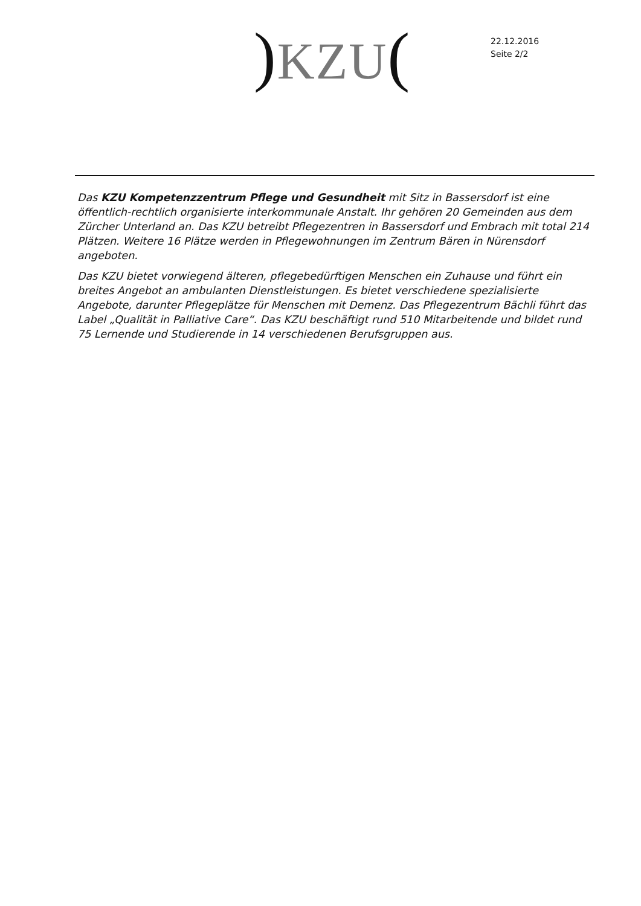) KZU(
22.12.2016
Seite 2/2
Das KZU Kompetenzzentrum Pflege und Gesundheit mit Sitz in Bassersdorf ist eine öffentlich-rechtlich organisierte interkommunale Anstalt. Ihr gehören 20 Gemeinden aus dem Zürcher Unterland an. Das KZU betreibt Pflegezentren in Bassersdorf und Embrach mit total 214 Plätzen. Weitere 16 Plätze werden in Pflegewohnungen im Zentrum Bären in Nürensdorf angeboten.
Das KZU bietet vorwiegend älteren, pflegebedürftigen Menschen ein Zuhause und führt ein breites Angebot an ambulanten Dienstleistungen. Es bietet verschiedene spezialisierte Angebote, darunter Pflegeplätze für Menschen mit Demenz. Das Pflegezentrum Bächli führt das Label „Qualität in Palliative Care“. Das KZU beschäftigt rund 510 Mitarbeitende und bildet rund 75 Lernende und Studierende in 14 verschiedenen Berufsgruppen aus.